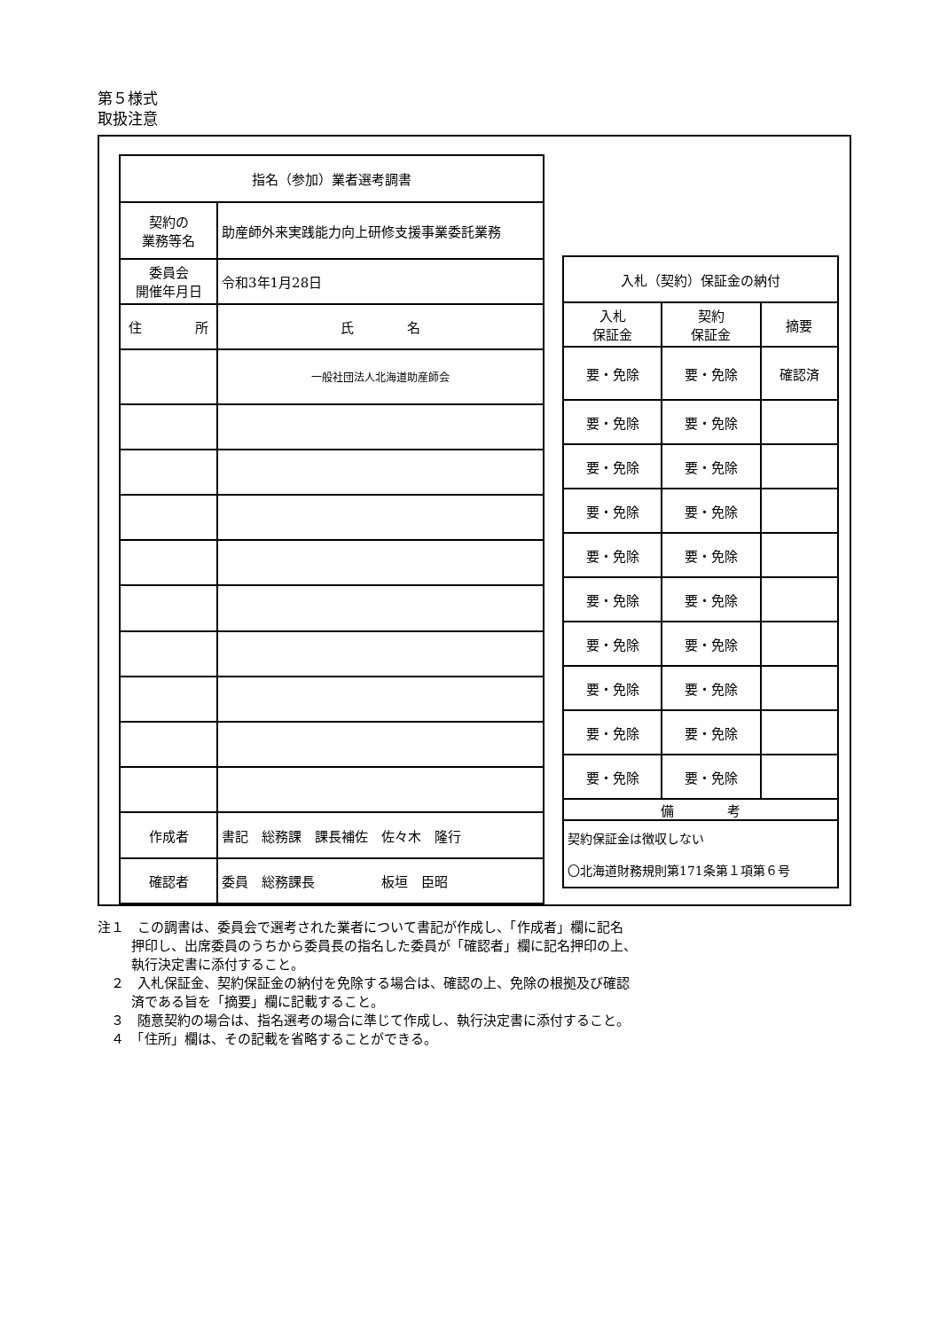第５様式
取扱注意
| 指名（参加）業者選考調書 | | |
| 契約の 業務等名 | 助産師外来実践能力向上研修支援事業委託業務 | |
| 委員会 開催年月日 | 令和3年1月28日 | |
| 住 所 | | 氏 名 |
| | | 一般社団法人北海道助産師会 |
| 作成者 | 書記 総務課 課長補佐 佐々木 隆行 | |
| 確認者 | 委員 総務課長 板垣 臣昭 | |
| 入札（契約）保証金の納付 | | |
| 入札 保証金 | 契約 保証金 | 摘要 |
| 要・免除 | 要・免除 | 確認済 |
| 要・免除 | 要・免除 | |
| 要・免除 | 要・免除 | |
| 要・免除 | 要・免除 | |
| 要・免除 | 要・免除 | |
| 要・免除 | 要・免除 | |
| 要・免除 | 要・免除 | |
| 要・免除 | 要・免除 | |
| 要・免除 | 要・免除 | |
| 要・免除 | 要・免除 | |
| 備 考 | | |
| 契約保証金は徴収しない 〇北海道財務規則第171条第１項第６号 | | |
注１　この調書は、委員会で選考された業者について書記が作成し、「作成者」欄に記名
押印し、出席委員のうちから委員長の指名した委員が「確認者」欄に記名押印の上、
執行決定書に添付すること。
　２　入札保証金、契約保証金の納付を免除する場合は、確認の上、免除の根拠及び確認
済である旨を「摘要」欄に記載すること。
　３　随意契約の場合は、指名選考の場合に準じて作成し、執行決定書に添付すること。
　４　「住所」欄は、その記載を省略することができる。